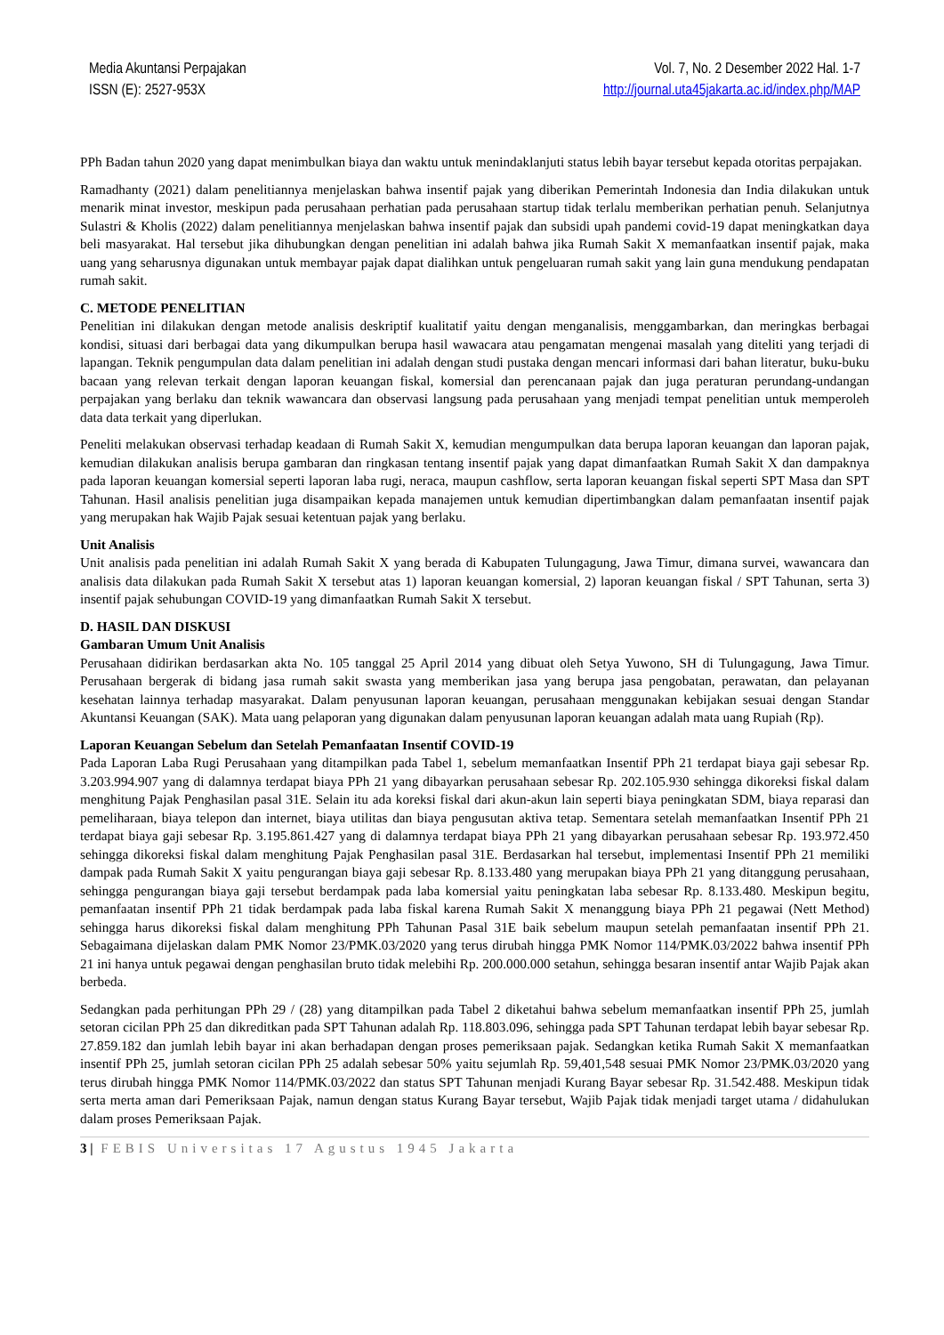Media Akuntansi Perpajakan
ISSN (E): 2527-953X
Vol. 7, No. 2 Desember 2022 Hal. 1-7
http://journal.uta45jakarta.ac.id/index.php/MAP
PPh Badan tahun 2020 yang dapat menimbulkan biaya dan waktu untuk menindaklanjuti status lebih bayar tersebut kepada otoritas perpajakan.
Ramadhanty (2021) dalam penelitiannya menjelaskan bahwa insentif pajak yang diberikan Pemerintah Indonesia dan India dilakukan untuk menarik minat investor, meskipun pada perusahaan perhatian pada perusahaan startup tidak terlalu memberikan perhatian penuh. Selanjutnya Sulastri & Kholis (2022) dalam penelitiannya menjelaskan bahwa insentif pajak dan subsidi upah pandemi covid-19 dapat meningkatkan daya beli masyarakat. Hal tersebut jika dihubungkan dengan penelitian ini adalah bahwa jika Rumah Sakit X memanfaatkan insentif pajak, maka uang yang seharusnya digunakan untuk membayar pajak dapat dialihkan untuk pengeluaran rumah sakit yang lain guna mendukung pendapatan rumah sakit.
C. METODE PENELITIAN
Penelitian ini dilakukan dengan metode analisis deskriptif kualitatif yaitu dengan menganalisis, menggambarkan, dan meringkas berbagai kondisi, situasi dari berbagai data yang dikumpulkan berupa hasil wawacara atau pengamatan mengenai masalah yang diteliti yang terjadi di lapangan. Teknik pengumpulan data dalam penelitian ini adalah dengan studi pustaka dengan mencari informasi dari bahan literatur, buku-buku bacaan yang relevan terkait dengan laporan keuangan fiskal, komersial dan perencanaan pajak dan juga peraturan perundang-undangan perpajakan yang berlaku dan teknik wawancara dan observasi langsung pada perusahaan yang menjadi tempat penelitian untuk memperoleh data data terkait yang diperlukan.
Peneliti melakukan observasi terhadap keadaan di Rumah Sakit X, kemudian mengumpulkan data berupa laporan keuangan dan laporan pajak, kemudian dilakukan analisis berupa gambaran dan ringkasan tentang insentif pajak yang dapat dimanfaatkan Rumah Sakit X dan dampaknya pada laporan keuangan komersial seperti laporan laba rugi, neraca, maupun cashflow, serta laporan keuangan fiskal seperti SPT Masa dan SPT Tahunan. Hasil analisis penelitian juga disampaikan kepada manajemen untuk kemudian dipertimbangkan dalam pemanfaatan insentif pajak yang merupakan hak Wajib Pajak sesuai ketentuan pajak yang berlaku.
Unit Analisis
Unit analisis pada penelitian ini adalah Rumah Sakit X yang berada di Kabupaten Tulungagung, Jawa Timur, dimana survei, wawancara dan analisis data dilakukan pada Rumah Sakit X tersebut atas 1) laporan keuangan komersial, 2) laporan keuangan fiskal / SPT Tahunan, serta 3) insentif pajak sehubungan COVID-19 yang dimanfaatkan Rumah Sakit X tersebut.
D. HASIL DAN DISKUSI
Gambaran Umum Unit Analisis
Perusahaan didirikan berdasarkan akta No. 105 tanggal 25 April 2014 yang dibuat oleh Setya Yuwono, SH di Tulungagung, Jawa Timur. Perusahaan bergerak di bidang jasa rumah sakit swasta yang memberikan jasa yang berupa jasa pengobatan, perawatan, dan pelayanan kesehatan lainnya terhadap masyarakat. Dalam penyusunan laporan keuangan, perusahaan menggunakan kebijakan sesuai dengan Standar Akuntansi Keuangan (SAK). Mata uang pelaporan yang digunakan dalam penyusunan laporan keuangan adalah mata uang Rupiah (Rp).
Laporan Keuangan Sebelum dan Setelah Pemanfaatan Insentif COVID-19
Pada Laporan Laba Rugi Perusahaan yang ditampilkan pada Tabel 1, sebelum memanfaatkan Insentif PPh 21 terdapat biaya gaji sebesar Rp. 3.203.994.907 yang di dalamnya terdapat biaya PPh 21 yang dibayarkan perusahaan sebesar Rp. 202.105.930 sehingga dikoreksi fiskal dalam menghitung Pajak Penghasilan pasal 31E. Selain itu ada koreksi fiskal dari akun-akun lain seperti biaya peningkatan SDM, biaya reparasi dan pemeliharaan, biaya telepon dan internet, biaya utilitas dan biaya pengusutan aktiva tetap. Sementara setelah memanfaatkan Insentif PPh 21 terdapat biaya gaji sebesar Rp. 3.195.861.427 yang di dalamnya terdapat biaya PPh 21 yang dibayarkan perusahaan sebesar Rp. 193.972.450 sehingga dikoreksi fiskal dalam menghitung Pajak Penghasilan pasal 31E. Berdasarkan hal tersebut, implementasi Insentif PPh 21 memiliki dampak pada Rumah Sakit X yaitu pengurangan biaya gaji sebesar Rp. 8.133.480 yang merupakan biaya PPh 21 yang ditanggung perusahaan, sehingga pengurangan biaya gaji tersebut berdampak pada laba komersial yaitu peningkatan laba sebesar Rp. 8.133.480. Meskipun begitu, pemanfaatan insentif PPh 21 tidak berdampak pada laba fiskal karena Rumah Sakit X menanggung biaya PPh 21 pegawai (Nett Method) sehingga harus dikoreksi fiskal dalam menghitung PPh Tahunan Pasal 31E baik sebelum maupun setelah pemanfaatan insentif PPh 21. Sebagaimana dijelaskan dalam PMK Nomor 23/PMK.03/2020 yang terus dirubah hingga PMK Nomor 114/PMK.03/2022 bahwa insentif PPh 21 ini hanya untuk pegawai dengan penghasilan bruto tidak melebihi Rp. 200.000.000 setahun, sehingga besaran insentif antar Wajib Pajak akan berbeda.
Sedangkan pada perhitungan PPh 29 / (28) yang ditampilkan pada Tabel 2 diketahui bahwa sebelum memanfaatkan insentif PPh 25, jumlah setoran cicilan PPh 25 dan dikreditkan pada SPT Tahunan adalah Rp. 118.803.096, sehingga pada SPT Tahunan terdapat lebih bayar sebesar Rp. 27.859.182 dan jumlah lebih bayar ini akan berhadapan dengan proses pemeriksaan pajak. Sedangkan ketika Rumah Sakit X memanfaatkan insentif PPh 25, jumlah setoran cicilan PPh 25 adalah sebesar 50% yaitu sejumlah Rp. 59,401,548 sesuai PMK Nomor 23/PMK.03/2020 yang terus dirubah hingga PMK Nomor 114/PMK.03/2022 dan status SPT Tahunan menjadi Kurang Bayar sebesar Rp. 31.542.488. Meskipun tidak serta merta aman dari Pemeriksaan Pajak, namun dengan status Kurang Bayar tersebut, Wajib Pajak tidak menjadi target utama / didahulukan dalam proses Pemeriksaan Pajak.
3 | FEBIS Universitas 17 Agustus 1945 Jakarta